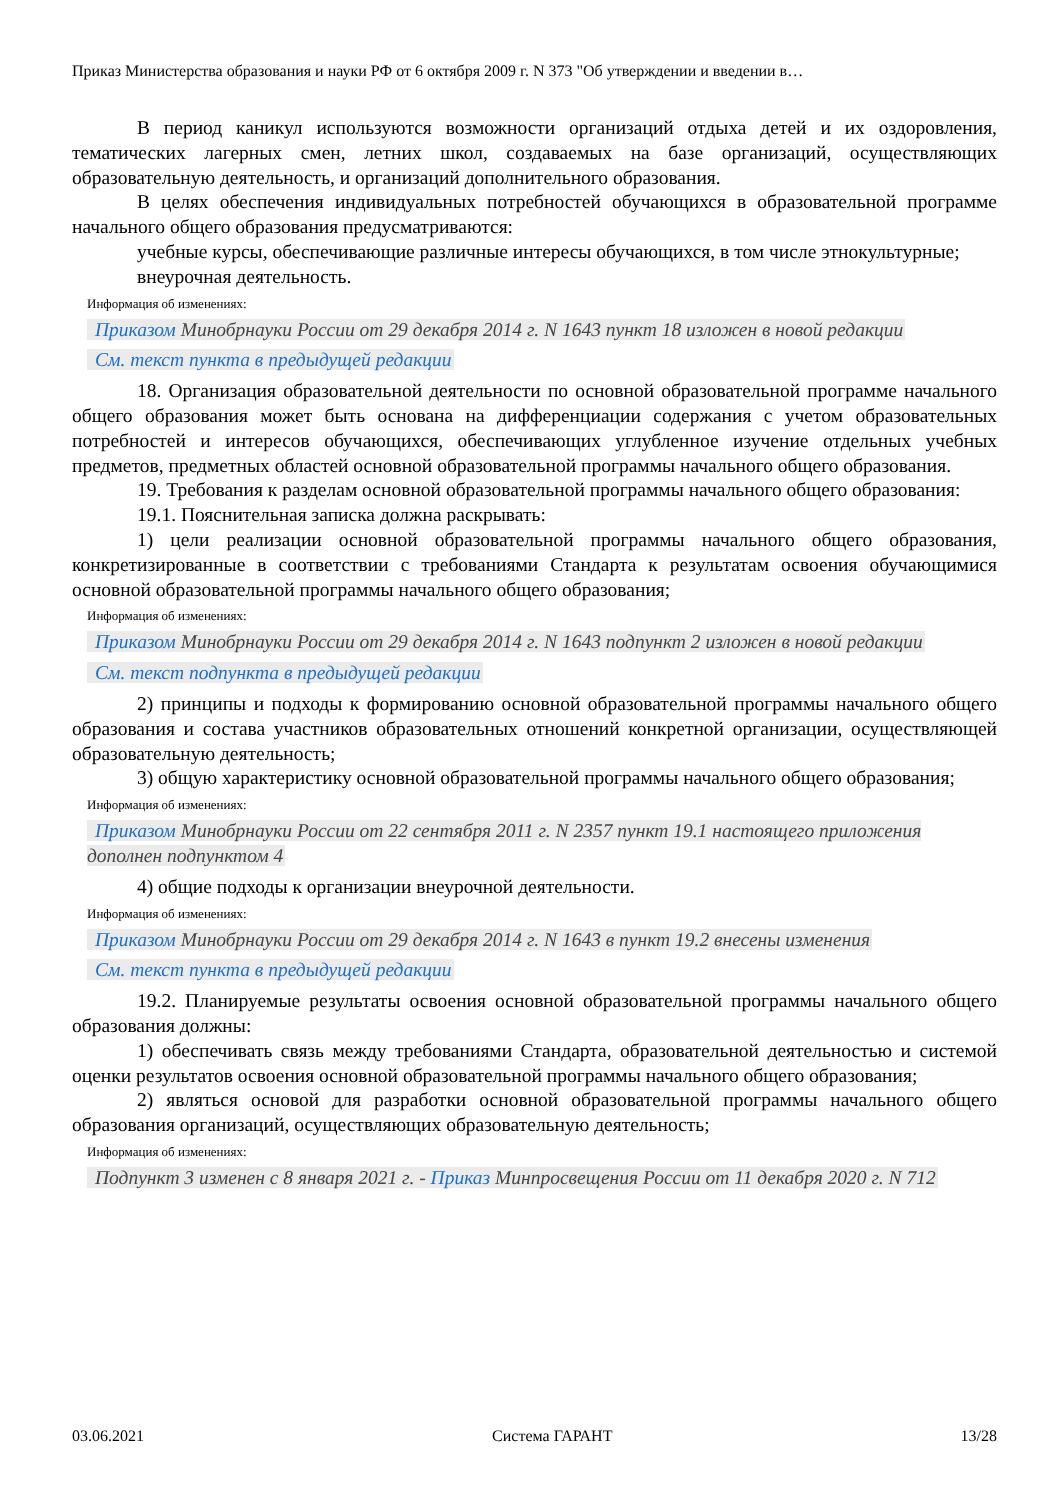Приказ Министерства образования и науки РФ от 6 октября 2009 г. N 373 "Об утверждении и введении в…
В период каникул используются возможности организаций отдыха детей и их оздоровления, тематических лагерных смен, летних школ, создаваемых на базе организаций, осуществляющих образовательную деятельность, и организаций дополнительного образования.
В целях обеспечения индивидуальных потребностей обучающихся в образовательной программе начального общего образования предусматриваются:
учебные курсы, обеспечивающие различные интересы обучающихся, в том числе этнокультурные;
внеурочная деятельность.
Информация об изменениях:
Приказом Минобрнауки России от 29 декабря 2014 г. N 1643 пункт 18 изложен в новой редакции
См. текст пункта в предыдущей редакции
18. Организация образовательной деятельности по основной образовательной программе начального общего образования может быть основана на дифференциации содержания с учетом образовательных потребностей и интересов обучающихся, обеспечивающих углубленное изучение отдельных учебных предметов, предметных областей основной образовательной программы начального общего образования.
19. Требования к разделам основной образовательной программы начального общего образования:
19.1. Пояснительная записка должна раскрывать:
1) цели реализации основной образовательной программы начального общего образования, конкретизированные в соответствии с требованиями Стандарта к результатам освоения обучающимися основной образовательной программы начального общего образования;
Информация об изменениях:
Приказом Минобрнауки России от 29 декабря 2014 г. N 1643 подпункт 2 изложен в новой редакции
См. текст подпункта в предыдущей редакции
2) принципы и подходы к формированию основной образовательной программы начального общего образования и состава участников образовательных отношений конкретной организации, осуществляющей образовательную деятельность;
3) общую характеристику основной образовательной программы начального общего образования;
Информация об изменениях:
Приказом Минобрнауки России от 22 сентября 2011 г. N 2357 пункт 19.1 настоящего приложения дополнен подпунктом 4
4) общие подходы к организации внеурочной деятельности.
Информация об изменениях:
Приказом Минобрнауки России от 29 декабря 2014 г. N 1643 в пункт 19.2 внесены изменения
См. текст пункта в предыдущей редакции
19.2. Планируемые результаты освоения основной образовательной программы начального общего образования должны:
1) обеспечивать связь между требованиями Стандарта, образовательной деятельностью и системой оценки результатов освоения основной образовательной программы начального общего образования;
2) являться основой для разработки основной образовательной программы начального общего образования организаций, осуществляющих образовательную деятельность;
Информация об изменениях:
Подпункт 3 изменен с 8 января 2021 г. - Приказ Минпросвещения России от 11 декабря 2020 г. N 712
03.06.2021 Система ГАРАНТ 13/28